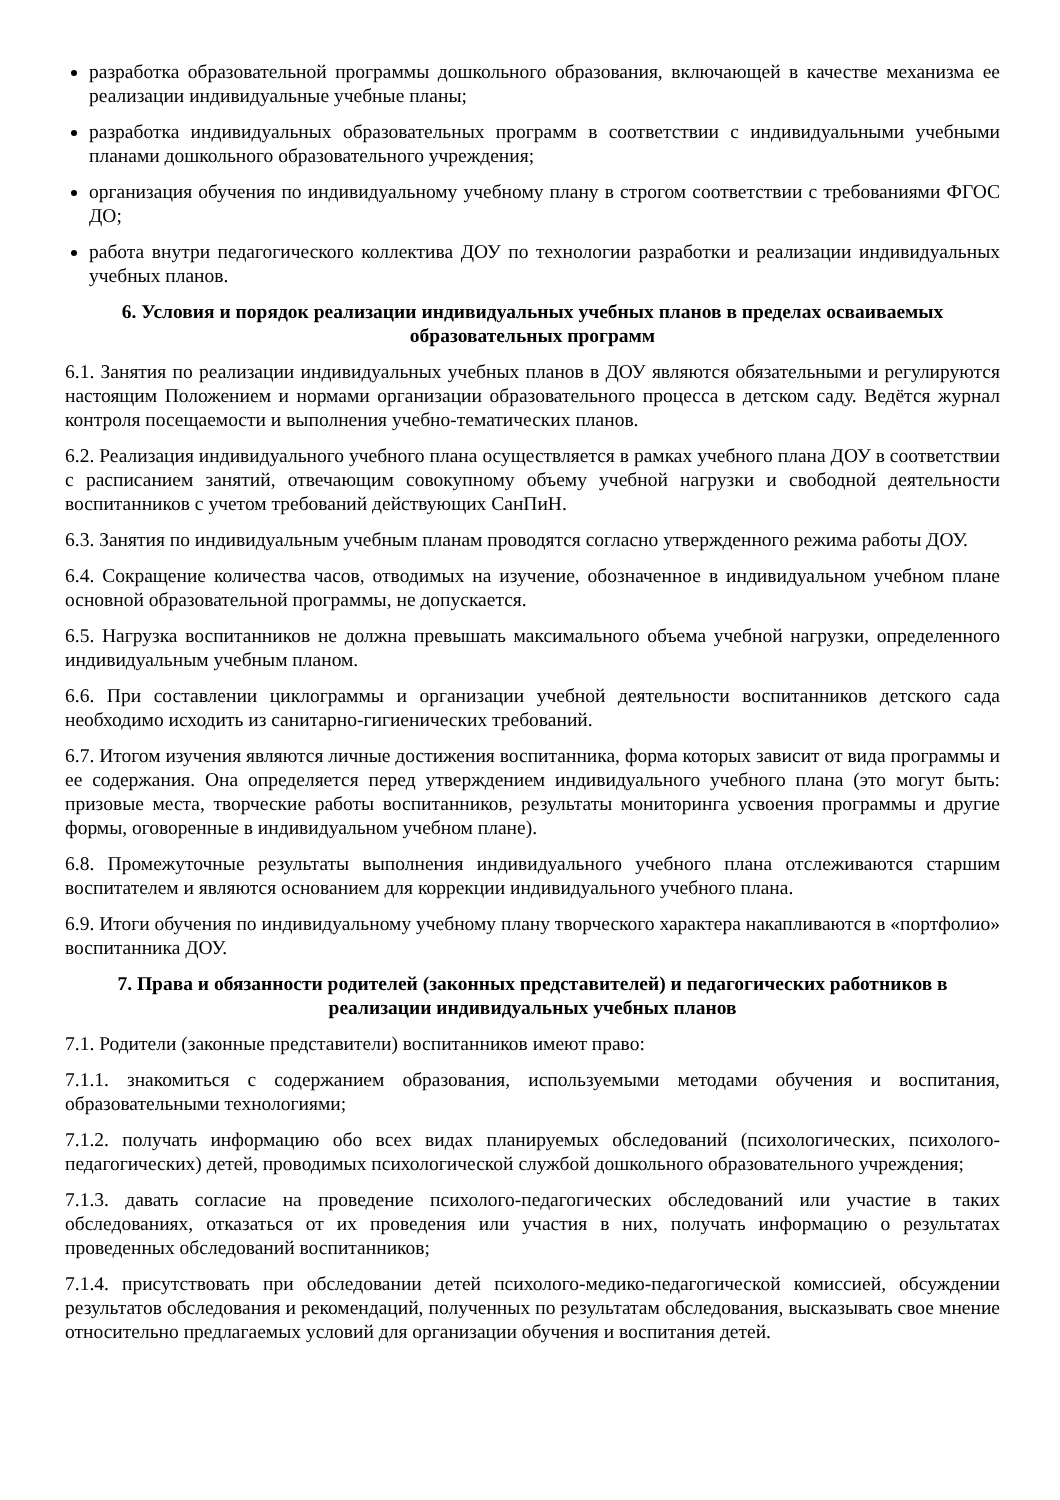разработка образовательной программы дошкольного образования, включающей в качестве механизма ее реализации индивидуальные учебные планы;
разработка индивидуальных образовательных программ в соответствии с индивидуальными учебными планами дошкольного образовательного учреждения;
организация обучения по индивидуальному учебному плану в строгом соответствии с требованиями ФГОС ДО;
работа внутри педагогического коллектива ДОУ по технологии разработки и реализации индивидуальных учебных планов.
6. Условия и порядок реализации индивидуальных учебных планов в пределах осваиваемых образовательных программ
6.1. Занятия по реализации индивидуальных учебных планов в ДОУ являются обязательными и регулируются настоящим Положением и нормами организации образовательного процесса в детском саду. Ведётся журнал контроля посещаемости и выполнения учебно-тематических планов.
6.2. Реализация индивидуального учебного плана осуществляется в рамках учебного плана ДОУ в соответствии с расписанием занятий, отвечающим совокупному объему учебной нагрузки и свободной деятельности воспитанников с учетом требований действующих СанПиН.
6.3. Занятия по индивидуальным учебным планам проводятся согласно утвержденного режима работы ДОУ.
6.4. Сокращение количества часов, отводимых на изучение, обозначенное в индивидуальном учебном плане основной образовательной программы, не допускается.
6.5. Нагрузка воспитанников не должна превышать максимального объема учебной нагрузки, определенного индивидуальным учебным планом.
6.6. При составлении циклограммы и организации учебной деятельности воспитанников детского сада необходимо исходить из санитарно-гигиенических требований.
6.7. Итогом изучения являются личные достижения воспитанника, форма которых зависит от вида программы и ее содержания. Она определяется перед утверждением индивидуального учебного плана (это могут быть: призовые места, творческие работы воспитанников, результаты мониторинга усвоения программы и другие формы, оговоренные в индивидуальном учебном плане).
6.8. Промежуточные результаты выполнения индивидуального учебного плана отслеживаются старшим воспитателем и являются основанием для коррекции индивидуального учебного плана.
6.9. Итоги обучения по индивидуальному учебному плану творческого характера накапливаются в «портфолио» воспитанника ДОУ.
7. Права и обязанности родителей (законных представителей) и педагогических работников в реализации индивидуальных учебных планов
7.1. Родители (законные представители) воспитанников имеют право:
7.1.1. знакомиться с содержанием образования, используемыми методами обучения и воспитания, образовательными технологиями;
7.1.2. получать информацию обо всех видах планируемых обследований (психологических, психолого-педагогических) детей, проводимых психологической службой дошкольного образовательного учреждения;
7.1.3. давать согласие на проведение психолого-педагогических обследований или участие в таких обследованиях, отказаться от их проведения или участия в них, получать информацию о результатах проведенных обследований воспитанников;
7.1.4. присутствовать при обследовании детей психолого-медико-педагогической комиссией, обсуждении результатов обследования и рекомендаций, полученных по результатам обследования, высказывать свое мнение относительно предлагаемых условий для организации обучения и воспитания детей.